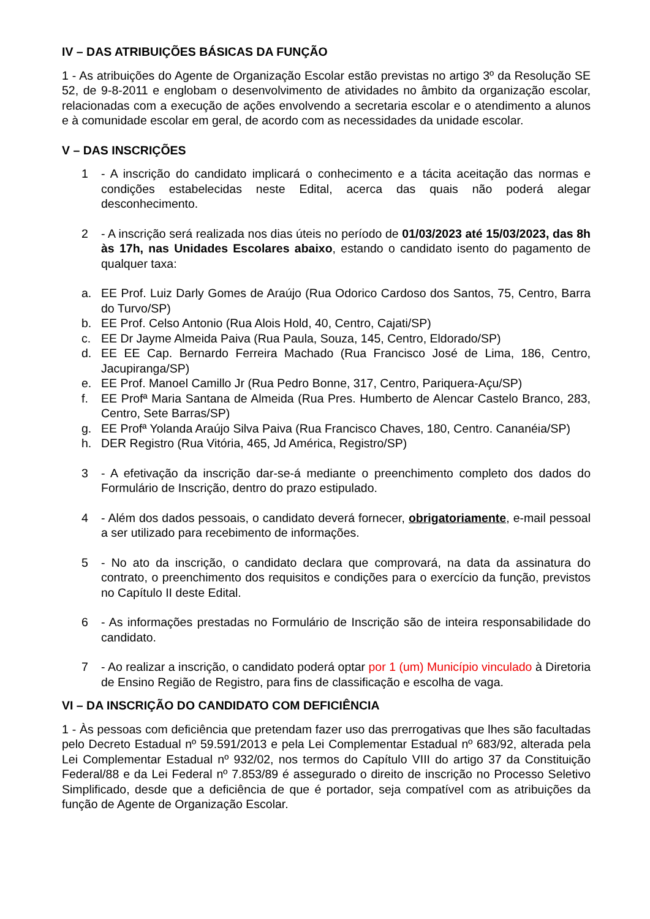IV – DAS ATRIBUIÇÕES BÁSICAS DA FUNÇÃO
1 - As atribuições do Agente de Organização Escolar estão previstas no artigo 3º da Resolução SE 52, de 9-8-2011 e englobam o desenvolvimento de atividades no âmbito da organização escolar, relacionadas com a execução de ações envolvendo a secretaria escolar e o atendimento a alunos e à comunidade escolar em geral, de acordo com as necessidades da unidade escolar.
V – DAS INSCRIÇÕES
1 - A inscrição do candidato implicará o conhecimento e a tácita aceitação das normas e condições estabelecidas neste Edital, acerca das quais não poderá alegar desconhecimento.
2 - A inscrição será realizada nos dias úteis no período de 01/03/2023 até 15/03/2023, das 8h às 17h, nas Unidades Escolares abaixo, estando o candidato isento do pagamento de qualquer taxa:
a. EE Prof. Luiz Darly Gomes de Araújo (Rua Odorico Cardoso dos Santos, 75, Centro, Barra do Turvo/SP)
b. EE Prof. Celso Antonio (Rua Alois Hold, 40, Centro, Cajati/SP)
c. EE Dr Jayme Almeida Paiva (Rua Paula, Souza, 145, Centro, Eldorado/SP)
d. EE EE Cap. Bernardo Ferreira Machado (Rua Francisco José de Lima, 186, Centro, Jacupiranga/SP)
e. EE Prof. Manoel Camillo Jr (Rua Pedro Bonne, 317, Centro, Pariquera-Açu/SP)
f. EE Profª Maria Santana de Almeida (Rua Pres. Humberto de Alencar Castelo Branco, 283, Centro, Sete Barras/SP)
g. EE Profª Yolanda Araújo Silva Paiva (Rua Francisco Chaves, 180, Centro. Cananéia/SP)
h. DER Registro (Rua Vitória, 465, Jd América, Registro/SP)
3 - A efetivação da inscrição dar-se-á mediante o preenchimento completo dos dados do Formulário de Inscrição, dentro do prazo estipulado.
4 - Além dos dados pessoais, o candidato deverá fornecer, obrigatoriamente, e-mail pessoal a ser utilizado para recebimento de informações.
5 - No ato da inscrição, o candidato declara que comprovará, na data da assinatura do contrato, o preenchimento dos requisitos e condições para o exercício da função, previstos no Capítulo II deste Edital.
6 - As informações prestadas no Formulário de Inscrição são de inteira responsabilidade do candidato.
7 - Ao realizar a inscrição, o candidato poderá optar por 1 (um) Município vinculado à Diretoria de Ensino Região de Registro, para fins de classificação e escolha de vaga.
VI – DA INSCRIÇÃO DO CANDIDATO COM DEFICIÊNCIA
1 - Às pessoas com deficiência que pretendam fazer uso das prerrogativas que lhes são facultadas pelo Decreto Estadual nº 59.591/2013 e pela Lei Complementar Estadual nº 683/92, alterada pela Lei Complementar Estadual nº 932/02, nos termos do Capítulo VIII do artigo 37 da Constituição Federal/88 e da Lei Federal nº 7.853/89 é assegurado o direito de inscrição no Processo Seletivo Simplificado, desde que a deficiência de que é portador, seja compatível com as atribuições da função de Agente de Organização Escolar.